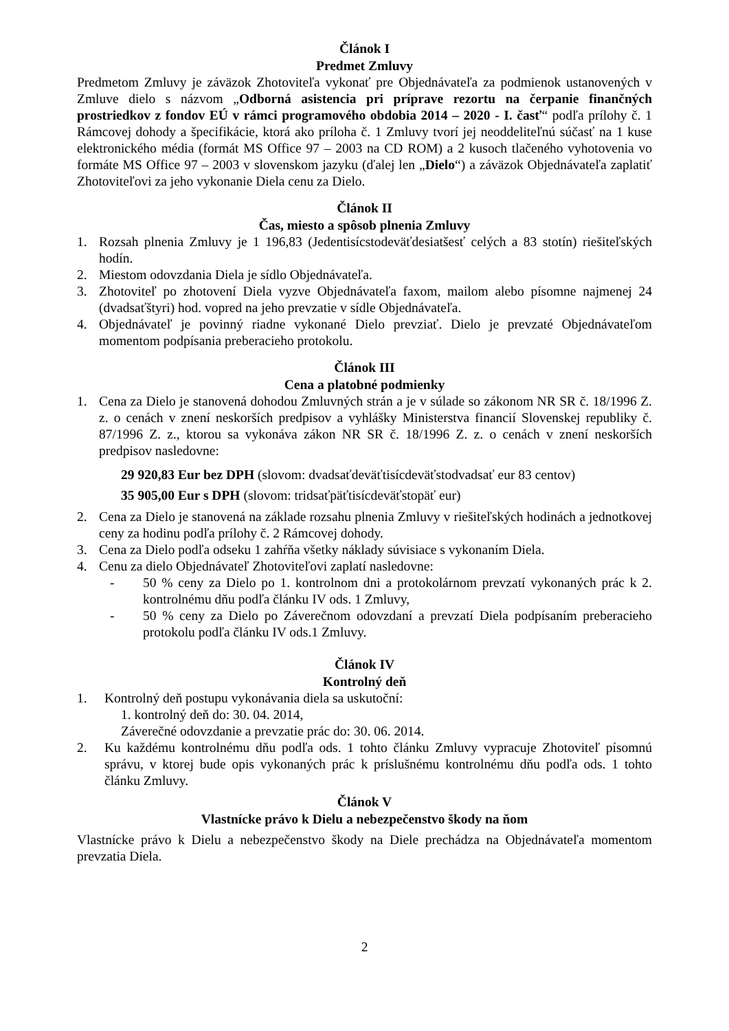Článok I
Predmet Zmluvy
Predmetom Zmluvy je záväzok Zhotoviteľa vykonať pre Objednávateľa za podmienok ustanovených v Zmluve dielo s názvom „Odborná asistencia pri príprave rezortu na čerpanie finančných prostriedkov z fondov EÚ v rámci programového obdobia 2014 – 2020 - I. časť“ podľa prílohy č. 1 Rámcovej dohody a špecifikácie, ktorá ako príloha č. 1 Zmluvy tvorí jej neoddeliteľnú súčasť na 1 kuse elektronického média (formát MS Office 97 – 2003 na CD ROM) a 2 kusoch tlačeného vyhotovenia vo formáte MS Office 97 – 2003 v slovenskom jazyku (ďalej len „Dielo“) a záväzok Objednávateľa zaplatiť Zhotoviteľovi za jeho vykonanie Diela cenu za Dielo.
Článok II
Čas, miesto a spôsob plnenia Zmluvy
1. Rozsah plnenia Zmluvy je 1 196,83 (Jedentisícstodeväťdesiatšesť celých a 83 stotín) riešiteľských hodín.
2. Miestom odovzdania Diela je sídlo Objednávateľa.
3. Zhotoviteľ po zhotovení Diela vyzve Objednávateľa faxom, mailom alebo písomne najmenej 24 (dvadsaťštyri) hod. vopred na jeho prevzatie v sídle Objednávateľa.
4. Objednávateľ je povinný riadne vykonané Dielo prevziať. Dielo je prevzaté Objednávateľom momentom podpísania preberacieho protokolu.
Článok III
Cena a platobné podmienky
1. Cena za Dielo je stanovená dohodou Zmluvných strán a je v súlade so zákonom NR SR č. 18/1996 Z. z. o cenách v znení neskorších predpisov a vyhlášky Ministerstva financií Slovenskej republiky č. 87/1996 Z. z., ktorou sa vykonáva zákon NR SR č. 18/1996 Z. z. o cenách v znení neskorších predpisov nasledovne:
29 920,83 Eur bez DPH (slovom: dvadsaťdeväťtisícdeväťstodvadsať eur 83 centov)
35 905,00 Eur s DPH (slovom: tridsaťpäťtisícdeväťstopäť eur)
2. Cena za Dielo je stanovená na základe rozsahu plnenia Zmluvy v riešiteľských hodinách a jednotkovej ceny za hodinu podľa prílohy č. 2 Rámcovej dohody.
3. Cena za Dielo podľa odseku 1 zahŕňa všetky náklady súvisiace s vykonaním Diela.
4. Cenu za dielo Objednávateľ Zhotoviteľovi zaplatí nasledovne:
- 50 % ceny za Dielo po 1. kontrolnom dni a protokolárnom prevzatí vykonaných prác k 2. kontrolnému dňu podľa článku IV ods. 1 Zmluvy,
- 50 % ceny za Dielo po Záverečnom odovzdaní a prevzatí Diela podpísaním preberacieho protokolu podľa článku IV ods.1 Zmluvy.
Článok IV
Kontrolný deň
1. Kontrolný deň postupu vykonávania diela sa uskutoční:
1. kontrolný deň do: 30. 04. 2014,
Záverečné odovzdanie a prevzatie prác do: 30. 06. 2014.
2. Ku každému kontrolnému dňu podľa ods. 1 tohto článku Zmluvy vypracuje Zhotoviteľ písomnú správu, v ktorej bude opis vykonaných prác k príslušnému kontrolnému dňu podľa ods. 1 tohto článku Zmluvy.
Článok V
Vlastnícke právo k Dielu a nebezpečenstvo škody na ňom
Vlastnícke právo k Dielu a nebezpečenstvo škody na Diele prechádza na Objednávateľa momentom prevzatia Diela.
2